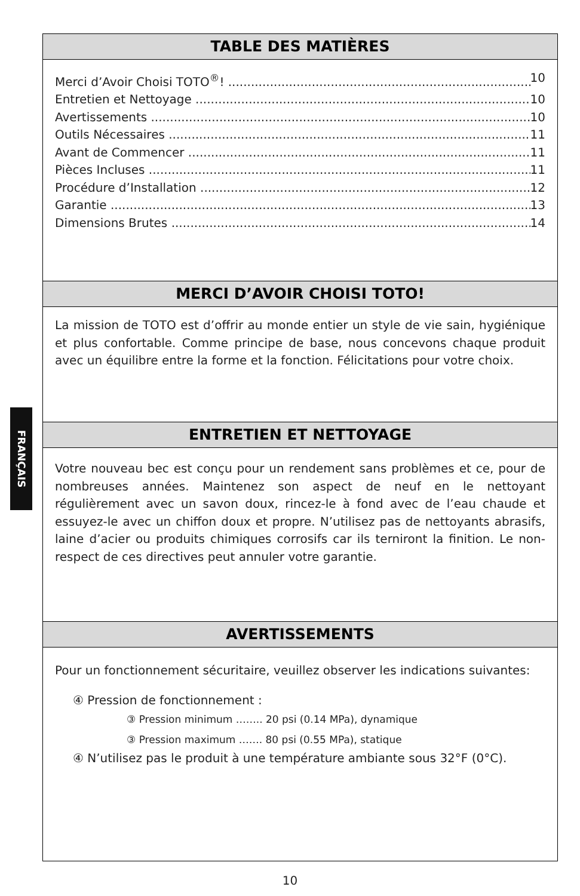FRANÇAIS
TABLE DES MATIÈRES
Merci d’Avoir Choisi TOTO<sup>®</sup>! 10
Entretien et Nettoyage 10
Avertissements 10
Outils Nécessaires 11
Avant de Commencer 11
Pièces Incluses 11
Procédure d’Installation 12
Garantie 13
Dimensions Brutes 14
MERCI D’AVOIR CHOISI TOTO!
La mission de TOTO est d’offrir au monde entier un style de vie sain, hygiénique et plus confortable. Comme principe de base, nous concevons chaque produit avec un équilibre entre la forme et la fonction. Félicitations pour votre choix.
ENTRETIEN ET NETTOYAGE
Votre nouveau bec est conçu pour un rendement sans problèmes et ce, pour de nombreuses années. Maintenez son aspect de neuf en le nettoyant régulièrement avec un savon doux, rincez-le à fond avec de l’eau chaude et essuyez-le avec un chiffon doux et propre. N’utilisez pas de nettoyants abrasifs, laine d’acier ou produits chimiques corrosifs car ils terniront la finition. Le non-respect de ces directives peut annuler votre garantie.
AVERTISSEMENTS
Pour un fonctionnement sécuritaire, veuillez observer les indications suivantes:
④ Pression de fonctionnement :
③ Pression minimum …….. 20 psi (0.14 MPa), dynamique
③ Pression maximum ……. 80 psi (0.55 MPa), statique
④ N’utilisez pas le produit à une température ambiante sous 32°F (0°C).
10